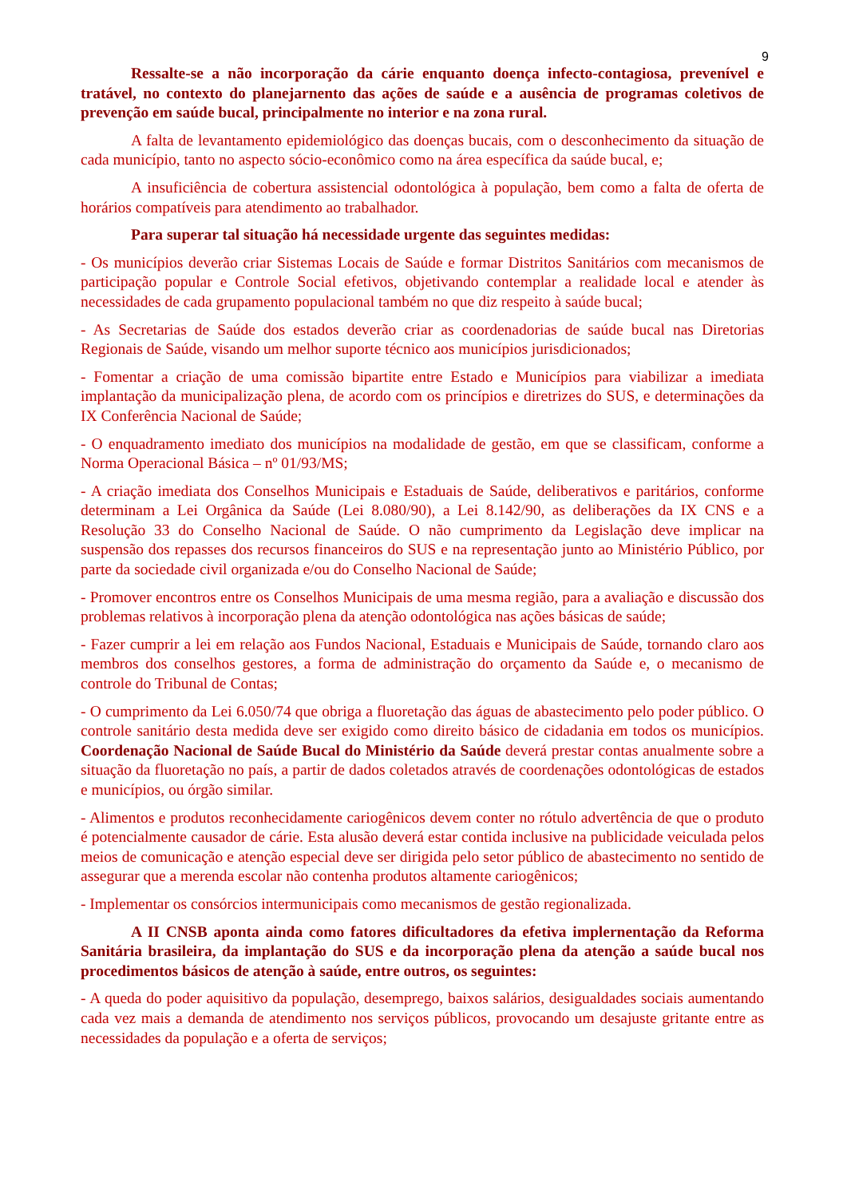9
Ressalte-se a não incorporação da cárie enquanto doença infecto-contagiosa, prevenível e tratável, no contexto do planejarnento das ações de saúde e a ausência de programas coletivos de prevenção em saúde bucal, principalmente no interior e na zona rural.
A falta de levantamento epidemiológico das doenças bucais, com o desconhecimento da situação de cada município, tanto no aspecto sócio-econômico como na área específica da saúde bucal, e;
A insuficiência de cobertura assistencial odontológica à população, bem como a falta de oferta de horários compatíveis para atendimento ao trabalhador.
Para superar tal situação há necessidade urgente das seguintes medidas:
- Os municípios deverão criar Sistemas Locais de Saúde e formar Distritos Sanitários com mecanismos de participação popular e Controle Social efetivos, objetivando contemplar a realidade local e atender às necessidades de cada grupamento populacional também no que diz respeito à saúde bucal;
- As Secretarias de Saúde dos estados deverão criar as coordenadorias de saúde bucal nas Diretorias Regionais de Saúde, visando um melhor suporte técnico aos municípios jurisdicionados;
- Fomentar a criação de uma comissão bipartite entre Estado e Municípios para viabilizar a imediata implantação da municipalização plena, de acordo com os princípios e diretrizes do SUS, e determinações da IX Conferência Nacional de Saúde;
- O enquadramento imediato dos municípios na modalidade de gestão, em que se classificam, conforme a Norma Operacional Básica – nº 01/93/MS;
- A criação imediata dos Conselhos Municipais e Estaduais de Saúde, deliberativos e paritários, conforme determinam a Lei Orgânica da Saúde (Lei 8.080/90), a Lei 8.142/90, as deliberações da IX CNS e a Resolução 33 do Conselho Nacional de Saúde. O não cumprimento da Legislação deve implicar na suspensão dos repasses dos recursos financeiros do SUS e na representação junto ao Ministério Público, por parte da sociedade civil organizada e/ou do Conselho Nacional de Saúde;
- Promover encontros entre os Conselhos Municipais de uma mesma região, para a avaliação e discussão dos problemas relativos à incorporação plena da atenção odontológica nas ações básicas de saúde;
- Fazer cumprir a lei em relação aos Fundos Nacional, Estaduais e Municipais de Saúde, tornando claro aos membros dos conselhos gestores, a forma de administração do orçamento da Saúde e, o mecanismo de controle do Tribunal de Contas;
- O cumprimento da Lei 6.050/74 que obriga a fluoretação das águas de abastecimento pelo poder público. O controle sanitário desta medida deve ser exigido como direito básico de cidadania em todos os municípios. Coordenação Nacional de Saúde Bucal do Ministério da Saúde deverá prestar contas anualmente sobre a situação da fluoretação no país, a partir de dados coletados através de coordenações odontológicas de estados e municípios, ou órgão similar.
- Alimentos e produtos reconhecidamente cariogênicos devem conter no rótulo advertência de que o produto é potencialmente causador de cárie. Esta alusão deverá estar contida inclusive na publicidade veiculada pelos meios de comunicação e atenção especial deve ser dirigida pelo setor público de abastecimento no sentido de assegurar que a merenda escolar não contenha produtos altamente cariogênicos;
- Implementar os consórcios intermunicipais como mecanismos de gestão regionalizada.
A II CNSB aponta ainda como fatores dificultadores da efetiva implernentação da Reforma Sanitária brasileira, da implantação do SUS e da incorporação plena da atenção a saúde bucal nos procedimentos básicos de atenção à saúde, entre outros, os seguintes:
- A queda do poder aquisitivo da população, desemprego, baixos salários, desigualdades sociais aumentando cada vez mais a demanda de atendimento nos serviços públicos, provocando um desajuste gritante entre as necessidades da população e a oferta de serviços;